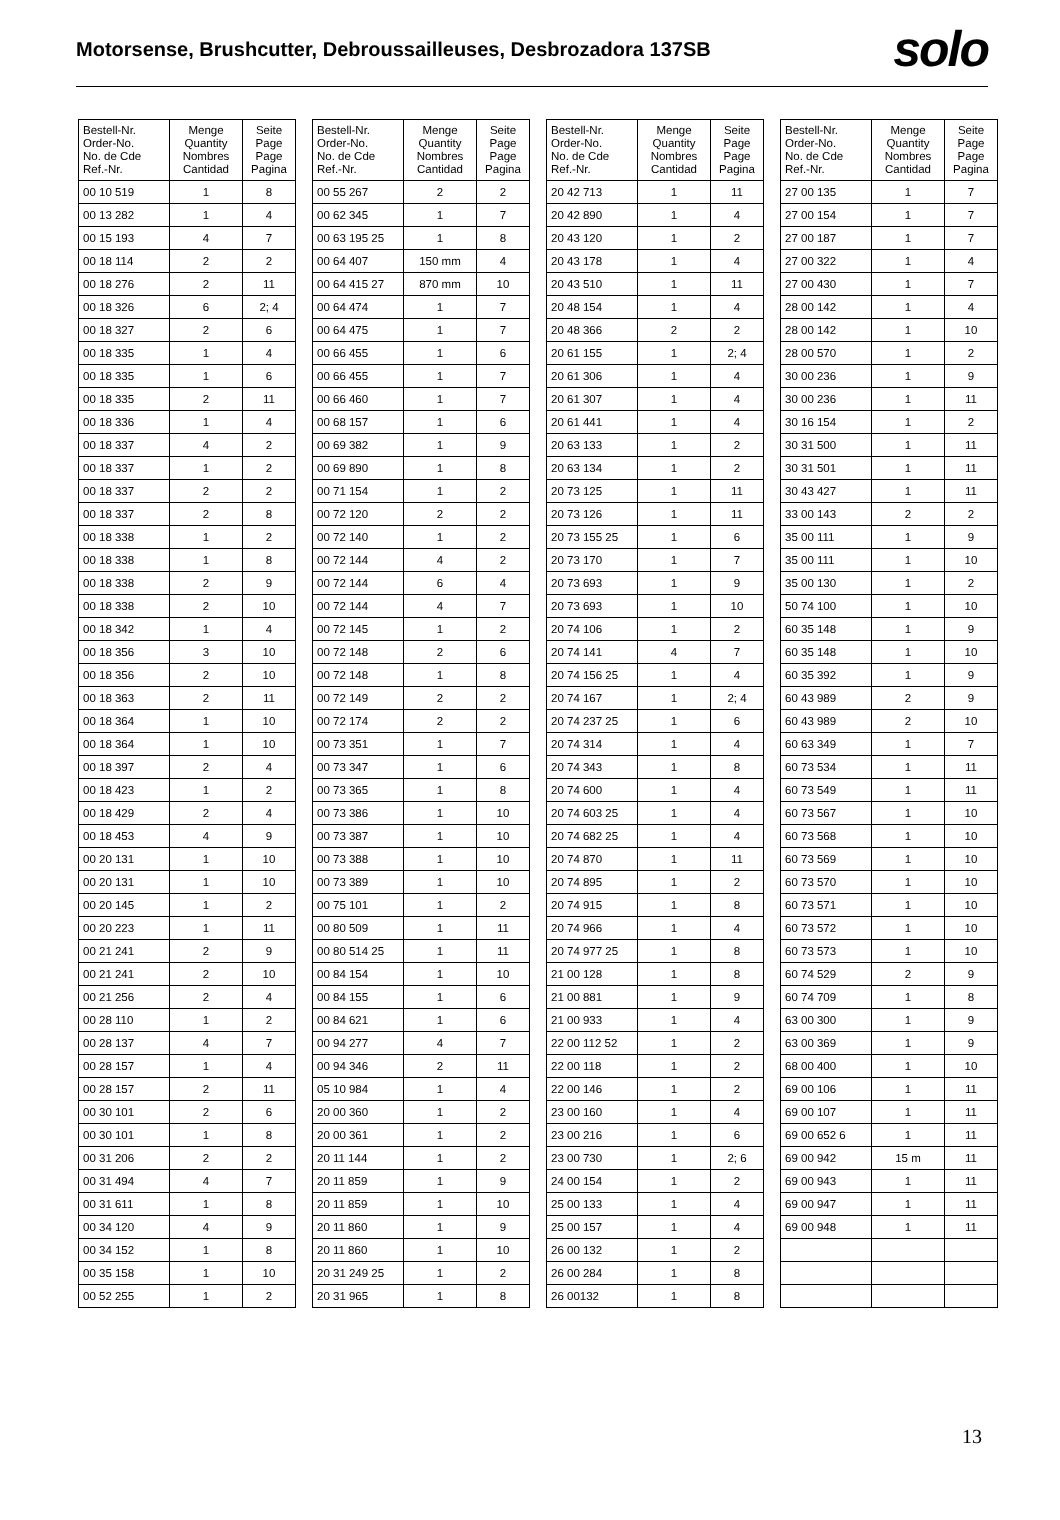Motorsense, Brushcutter, Debroussailleuses, Desbrozadora 137SB
solo
| Bestell-Nr. Order-No. No. de Cde Ref.-Nr. | Menge Quantity Nombres Cantidad | Seite Page Page Pagina |
| --- | --- | --- |
| 00 10 519 | 1 | 8 |
| 00 13 282 | 1 | 4 |
| 00 15 193 | 4 | 7 |
| 00 18 114 | 2 | 2 |
| 00 18 276 | 2 | 11 |
| 00 18 326 | 6 | 2; 4 |
| 00 18 327 | 2 | 6 |
| 00 18 335 | 1 | 4 |
| 00 18 335 | 1 | 6 |
| 00 18 335 | 2 | 11 |
| 00 18 336 | 1 | 4 |
| 00 18 337 | 4 | 2 |
| 00 18 337 | 1 | 2 |
| 00 18 337 | 2 | 2 |
| 00 18 337 | 2 | 8 |
| 00 18 338 | 1 | 2 |
| 00 18 338 | 1 | 8 |
| 00 18 338 | 2 | 9 |
| 00 18 338 | 2 | 10 |
| 00 18 342 | 1 | 4 |
| 00 18 356 | 3 | 10 |
| 00 18 356 | 2 | 10 |
| 00 18 363 | 2 | 11 |
| 00 18 364 | 1 | 10 |
| 00 18 364 | 1 | 10 |
| 00 18 397 | 2 | 4 |
| 00 18 423 | 1 | 2 |
| 00 18 429 | 2 | 4 |
| 00 18 453 | 4 | 9 |
| 00 20 131 | 1 | 10 |
| 00 20 131 | 1 | 10 |
| 00 20 145 | 1 | 2 |
| 00 20 223 | 1 | 11 |
| 00 21 241 | 2 | 9 |
| 00 21 241 | 2 | 10 |
| 00 21 256 | 2 | 4 |
| 00 28 110 | 1 | 2 |
| 00 28 137 | 4 | 7 |
| 00 28 157 | 1 | 4 |
| 00 28 157 | 2 | 11 |
| 00 30 101 | 2 | 6 |
| 00 30 101 | 1 | 8 |
| 00 31 206 | 2 | 2 |
| 00 31 494 | 4 | 7 |
| 00 31 611 | 1 | 8 |
| 00 34 120 | 4 | 9 |
| 00 34 152 | 1 | 8 |
| 00 35 158 | 1 | 10 |
| 00 52 255 | 1 | 2 |
| Bestell-Nr. Order-No. No. de Cde Ref.-Nr. | Menge Quantity Nombres Cantidad | Seite Page Page Pagina |
| --- | --- | --- |
| 00 55 267 | 2 | 2 |
| 00 62 345 | 1 | 7 |
| 00 63 195 25 | 1 | 8 |
| 00 64 407 | 150 mm | 4 |
| 00 64 415 27 | 870 mm | 10 |
| 00 64 474 | 1 | 7 |
| 00 64 475 | 1 | 7 |
| 00 66 455 | 1 | 6 |
| 00 66 455 | 1 | 7 |
| 00 66 460 | 1 | 7 |
| 00 68 157 | 1 | 6 |
| 00 69 382 | 1 | 9 |
| 00 69 890 | 1 | 8 |
| 00 71 154 | 1 | 2 |
| 00 72 120 | 2 | 2 |
| 00 72 140 | 1 | 2 |
| 00 72 144 | 4 | 2 |
| 00 72 144 | 6 | 4 |
| 00 72 144 | 4 | 7 |
| 00 72 145 | 1 | 2 |
| 00 72 148 | 2 | 6 |
| 00 72 148 | 1 | 8 |
| 00 72 149 | 2 | 2 |
| 00 72 174 | 2 | 2 |
| 00 73 351 | 1 | 7 |
| 00 73 347 | 1 | 6 |
| 00 73 365 | 1 | 8 |
| 00 73 386 | 1 | 10 |
| 00 73 387 | 1 | 10 |
| 00 73 388 | 1 | 10 |
| 00 73 389 | 1 | 10 |
| 00 75 101 | 1 | 2 |
| 00 80 509 | 1 | 11 |
| 00 80 514 25 | 1 | 11 |
| 00 84 154 | 1 | 10 |
| 00 84 155 | 1 | 6 |
| 00 84 621 | 1 | 6 |
| 00 94 277 | 4 | 7 |
| 00 94 346 | 2 | 11 |
| 05 10 984 | 1 | 4 |
| 20 00 360 | 1 | 2 |
| 20 00 361 | 1 | 2 |
| 20 11 144 | 1 | 2 |
| 20 11 859 | 1 | 9 |
| 20 11 859 | 1 | 10 |
| 20 11 860 | 1 | 9 |
| 20 11 860 | 1 | 10 |
| 20 31 249 25 | 1 | 2 |
| 20 31 965 | 1 | 8 |
| Bestell-Nr. Order-No. No. de Cde Ref.-Nr. | Menge Quantity Nombres Cantidad | Seite Page Page Pagina |
| --- | --- | --- |
| 20 42 713 | 1 | 11 |
| 20 42 890 | 1 | 4 |
| 20 43 120 | 1 | 2 |
| 20 43 178 | 1 | 4 |
| 20 43 510 | 1 | 11 |
| 20 48 154 | 1 | 4 |
| 20 48 366 | 2 | 2 |
| 20 61 155 | 1 | 2; 4 |
| 20 61 306 | 1 | 4 |
| 20 61 307 | 1 | 4 |
| 20 61 441 | 1 | 4 |
| 20 63 133 | 1 | 2 |
| 20 63 134 | 1 | 2 |
| 20 73 125 | 1 | 11 |
| 20 73 126 | 1 | 11 |
| 20 73 155 25 | 1 | 6 |
| 20 73 170 | 1 | 7 |
| 20 73 693 | 1 | 9 |
| 20 73 693 | 1 | 10 |
| 20 74 106 | 1 | 2 |
| 20 74 141 | 4 | 7 |
| 20 74 156 25 | 1 | 4 |
| 20 74 167 | 1 | 2; 4 |
| 20 74 237 25 | 1 | 6 |
| 20 74 314 | 1 | 4 |
| 20 74 343 | 1 | 8 |
| 20 74 600 | 1 | 4 |
| 20 74 603 25 | 1 | 4 |
| 20 74 682 25 | 1 | 4 |
| 20 74 870 | 1 | 11 |
| 20 74 895 | 1 | 2 |
| 20 74 915 | 1 | 8 |
| 20 74 966 | 1 | 4 |
| 20 74 977 25 | 1 | 8 |
| 21 00 128 | 1 | 8 |
| 21 00 881 | 1 | 9 |
| 21 00 933 | 1 | 4 |
| 22 00 112 52 | 1 | 2 |
| 22 00 118 | 1 | 2 |
| 22 00 146 | 1 | 2 |
| 23 00 160 | 1 | 4 |
| 23 00 216 | 1 | 6 |
| 23 00 730 | 1 | 2; 6 |
| 24 00 154 | 1 | 2 |
| 25 00 133 | 1 | 4 |
| 25 00 157 | 1 | 4 |
| 26 00 132 | 1 | 2 |
| 26 00 284 | 1 | 8 |
| 26 00132 | 1 | 8 |
| Bestell-Nr. Order-No. No. de Cde Ref.-Nr. | Menge Quantity Nombres Cantidad | Seite Page Page Pagina |
| --- | --- | --- |
| 27 00 135 | 1 | 7 |
| 27 00 154 | 1 | 7 |
| 27 00 187 | 1 | 7 |
| 27 00 322 | 1 | 4 |
| 27 00 430 | 1 | 7 |
| 28 00 142 | 1 | 4 |
| 28 00 142 | 1 | 10 |
| 28 00 570 | 1 | 2 |
| 30 00 236 | 1 | 9 |
| 30 00 236 | 1 | 11 |
| 30 16 154 | 1 | 2 |
| 30 31 500 | 1 | 11 |
| 30 31 501 | 1 | 11 |
| 30 43 427 | 1 | 11 |
| 33 00 143 | 2 | 2 |
| 35 00 111 | 1 | 9 |
| 35 00 111 | 1 | 10 |
| 35 00 130 | 1 | 2 |
| 50 74 100 | 1 | 10 |
| 60 35 148 | 1 | 9 |
| 60 35 148 | 1 | 10 |
| 60 35 392 | 1 | 9 |
| 60 43 989 | 2 | 9 |
| 60 43 989 | 2 | 10 |
| 60 63 349 | 1 | 7 |
| 60 73 534 | 1 | 11 |
| 60 73 549 | 1 | 11 |
| 60 73 567 | 1 | 10 |
| 60 73 568 | 1 | 10 |
| 60 73 569 | 1 | 10 |
| 60 73 570 | 1 | 10 |
| 60 73 571 | 1 | 10 |
| 60 73 572 | 1 | 10 |
| 60 73 573 | 1 | 10 |
| 60 74 529 | 2 | 9 |
| 60 74 709 | 1 | 8 |
| 63 00 300 | 1 | 9 |
| 63 00 369 | 1 | 9 |
| 68 00 400 | 1 | 10 |
| 69 00 106 | 1 | 11 |
| 69 00 107 | 1 | 11 |
| 69 00 652 6 | 1 | 11 |
| 69 00 942 | 15 m | 11 |
| 69 00 943 | 1 | 11 |
| 69 00 947 | 1 | 11 |
| 69 00 948 | 1 | 11 |
13